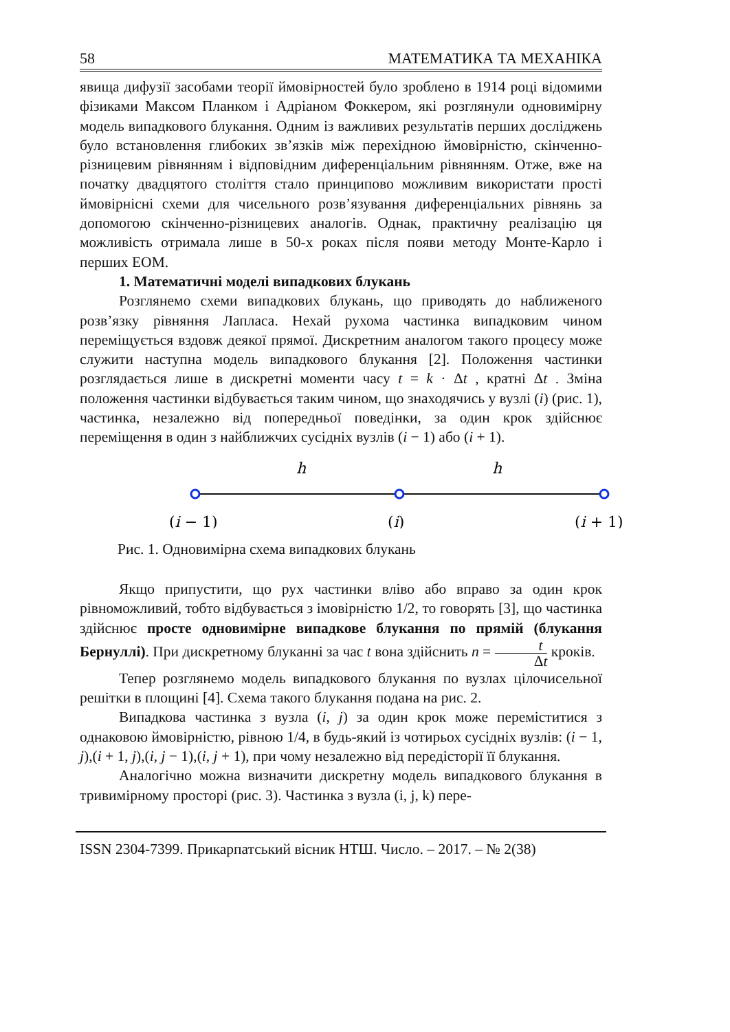58 МАТЕМАТИКА ТА МЕХАНІКА
явища дифузії засобами теорії ймовірностей було зроблено в 1914 році відомими фізиками Максом Планком і Адріаном Фоккером, які розглянули одновимірну модель випадкового блукання. Одним із важливих результатів перших досліджень було встановлення глибоких зв’язків між перехідною ймовірністю, скінченно-різницевим рівнянням і відповідним диференціальним рівнянням. Отже, вже на початку двадцятого століття стало принципово можливим використати прості ймовірнісні схеми для чисельного розв’язування диференціальних рівнянь за допомогою скінченно-різницевих аналогів. Однак, практичну реалізацію ця можливість отримала лише в 50-х роках після появи методу Монте-Карло і перших ЕОМ.
1. Математичні моделі випадкових блукань
Розглянемо схеми випадкових блукань, що приводять до наближеного розв’язку рівняння Лапласа. Нехай рухома частинка випадковим чином переміщується вздовж деякої прямої. Дискретним аналогом такого процесу може служити наступна модель випадкового блукання [2]. Положення частинки розглядається лише в дискретні моменти часу t = k · Δt , кратні Δt . Зміна положення частинки відбувається таким чином, що знаходячись у вузлі (i) (рис. 1), частинка, незалежно від попередньої поведінки, за один крок здійснює переміщення в один з найближчих сусідніх вузлів (i − 1) або (i + 1).
h
h
(i − 1)
(i)
(i + 1)
Рис. 1. Одновимірна схема випадкових блукань
Якщо припустити, що рух частинки вліво або вправо за один крок рівноможливий, тобто відбувається з імовірністю 1/2, то говорять [3], що частинка здійснює просте одновимірне випадкове блукання по прямій (блукання Бернуллі). При дискретному блуканні за час t вона здійснить n = t Δt кроків.
Тепер розглянемо модель випадкового блукання по вузлах цілочисельної решітки в площині [4]. Схема такого блукання подана на рис. 2.
Випадкова частинка з вузла (i, j) за один крок може переміститися з однаковою ймовірністю, рівною 1/4, в будь-який із чотирьох сусідніх вузлів: (i − 1, j),(i + 1, j),(i, j − 1),(i, j + 1), при чому незалежно від передісторії її блукання.
Аналогічно можна визначити дискретну модель випадкового блукання в тривимірному просторі (рис. 3). Частинка з вузла (i, j, k) пере-
ISSN 2304-7399. Прикарпатський вісник НТШ. Число. – 2017. – № 2(38)